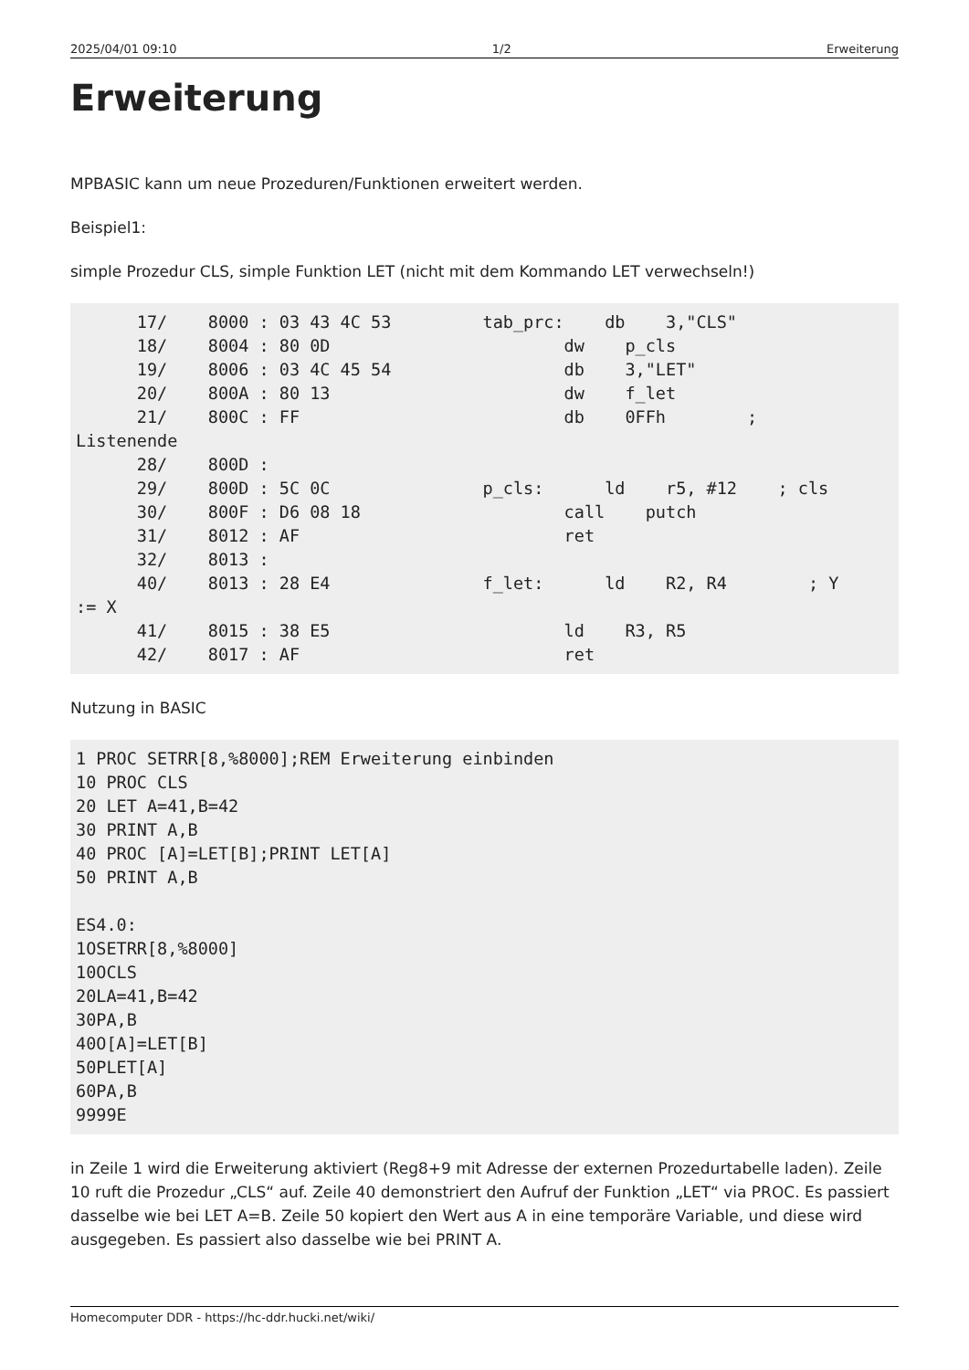2025/04/01 09:10 1/2 Erweiterung
Erweiterung
MPBASIC kann um neue Prozeduren/Funktionen erweitert werden.
Beispiel1:
simple Prozedur CLS, simple Funktion LET (nicht mit dem Kommando LET verwechseln!)
      17/    8000 : 03 43 4C 53         tab_prc:    db    3,"CLS"
      18/    8004 : 80 0D                       dw    p_cls
      19/    8006 : 03 4C 45 54                 db    3,"LET"
      20/    800A : 80 13                       dw    f_let
      21/    800C : FF                          db    0FFh        ;
Listenende
      28/    800D :
      29/    800D : 5C 0C               p_cls:      ld    r5, #12    ; cls
      30/    800F : D6 08 18                    call    putch
      31/    8012 : AF                          ret
      32/    8013 :
      40/    8013 : 28 E4               f_let:      ld    R2, R4        ; Y
:= X
      41/    8015 : 38 E5                       ld    R3, R5
      42/    8017 : AF                          ret
Nutzung in BASIC
1 PROC SETRR[8,%8000];REM Erweiterung einbinden
10 PROC CLS
20 LET A=41,B=42
30 PRINT A,B
40 PROC [A]=LET[B];PRINT LET[A]
50 PRINT A,B

ES4.0:
1OSETRR[8,%8000]
10OCLS
20LA=41,B=42
30PA,B
40O[A]=LET[B]
50PLET[A]
60PA,B
9999E
in Zeile 1 wird die Erweiterung aktiviert (Reg8+9 mit Adresse der externen Prozedurtabelle laden). Zeile 10 ruft die Prozedur „CLS“ auf. Zeile 40 demonstriert den Aufruf der Funktion „LET“ via PROC. Es passiert dasselbe wie bei LET A=B. Zeile 50 kopiert den Wert aus A in eine temporäre Variable, und diese wird ausgegeben. Es passiert also dasselbe wie bei PRINT A.
Homecomputer DDR - https://hc-ddr.hucki.net/wiki/